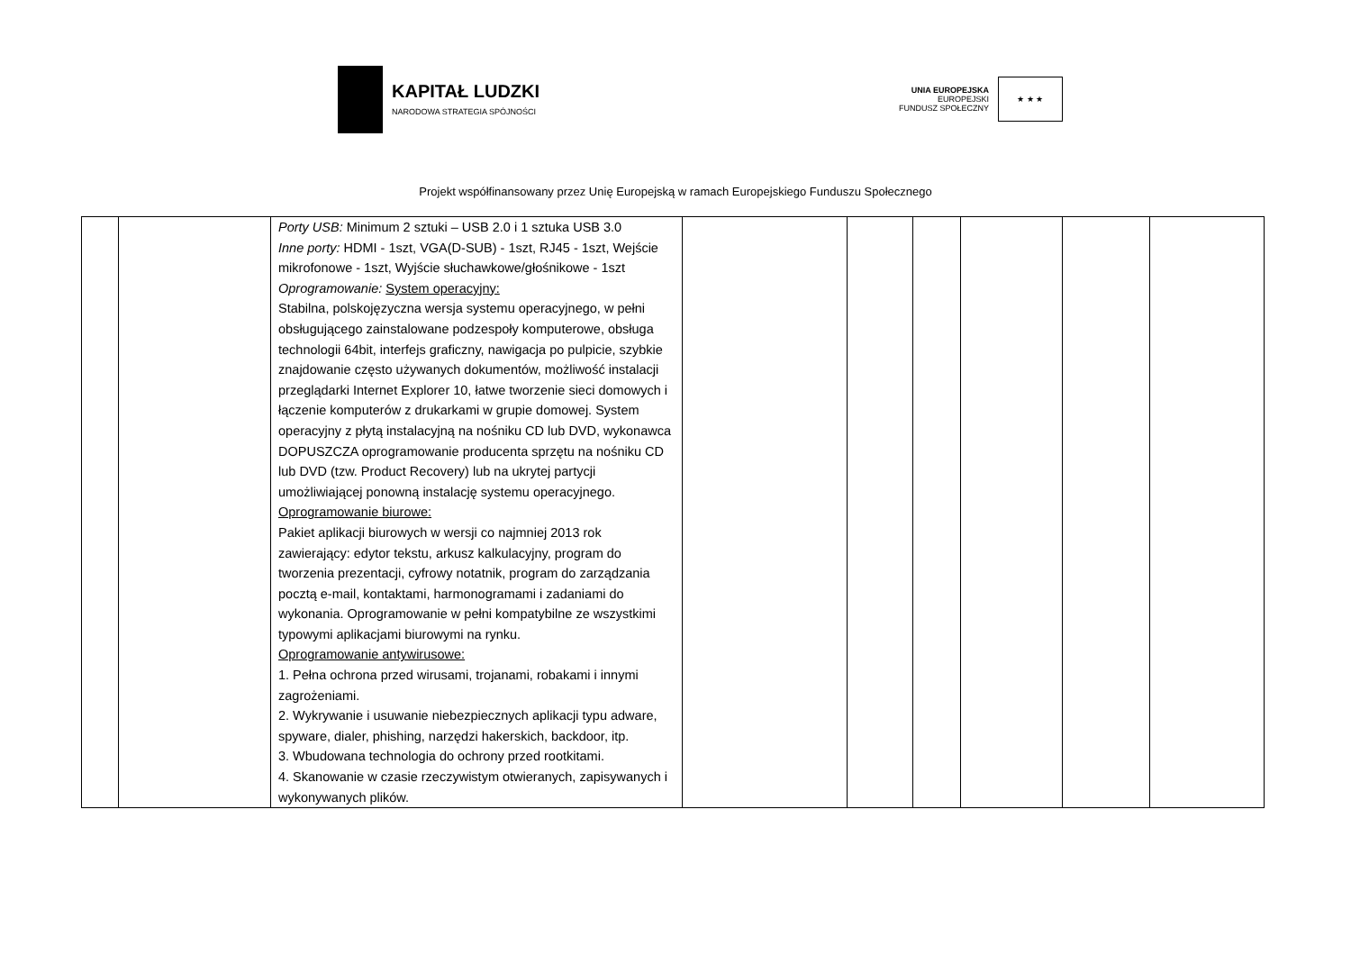KAPITAŁ LUDZKI
NARODOWA STRATEGIA SPÓJNOŚCI
UNIA EUROPEJSKA
EUROPEJSKI
FUNDUSZ SPOŁECZNY
★ ★ ★
Projekt współfinansowany przez Unię Europejską w ramach Europejskiego Funduszu Społecznego
| | | Porty USB: Minimum 2 sztuki – USB 2.0 i 1 sztuka USB 3.0 Inne porty: HDMI - 1szt, VGA(D-SUB) - 1szt, RJ45 - 1szt, Wejście mikrofonowe - 1szt, Wyjście słuchawkowe/głośnikowe - 1szt Oprogramowanie: System operacyjny: Stabilna, polskojęzyczna wersja systemu operacyjnego, w pełni obsługującego zainstalowane podzespoły komputerowe, obsługa technologii 64bit, interfejs graficzny, nawigacja po pulpicie, szybkie znajdowanie często używanych dokumentów, możliwość instalacji przeglądarki Internet Explorer 10, łatwe tworzenie sieci domowych i łączenie komputerów z drukarkami w grupie domowej. System operacyjny z płytą instalacyjną na nośniku CD lub DVD, wykonawca DOPUSZCZA oprogramowanie producenta sprzętu na nośniku CD lub DVD (tzw. Product Recovery) lub na ukrytej partycji umożliwiającej ponowną instalację systemu operacyjnego. Oprogramowanie biurowe: Pakiet aplikacji biurowych w wersji co najmniej 2013 rok zawierający: edytor tekstu, arkusz kalkulacyjny, program do tworzenia prezentacji, cyfrowy notatnik, program do zarządzania pocztą e-mail, kontaktami, harmonogramami i zadaniami do wykonania. Oprogramowanie w pełni kompatybilne ze wszystkimi typowymi aplikacjami biurowymi na rynku. Oprogramowanie antywirusowe: 1. Pełna ochrona przed wirusami, trojanami, robakami i innymi zagrożeniami. 2. Wykrywanie i usuwanie niebezpiecznych aplikacji typu adware, spyware, dialer, phishing, narzędzi hakerskich, backdoor, itp. 3. Wbudowana technologia do ochrony przed rootkitami. 4. Skanowanie w czasie rzeczywistym otwieranych, zapisywanych i wykonywanych plików. | | | | | | |